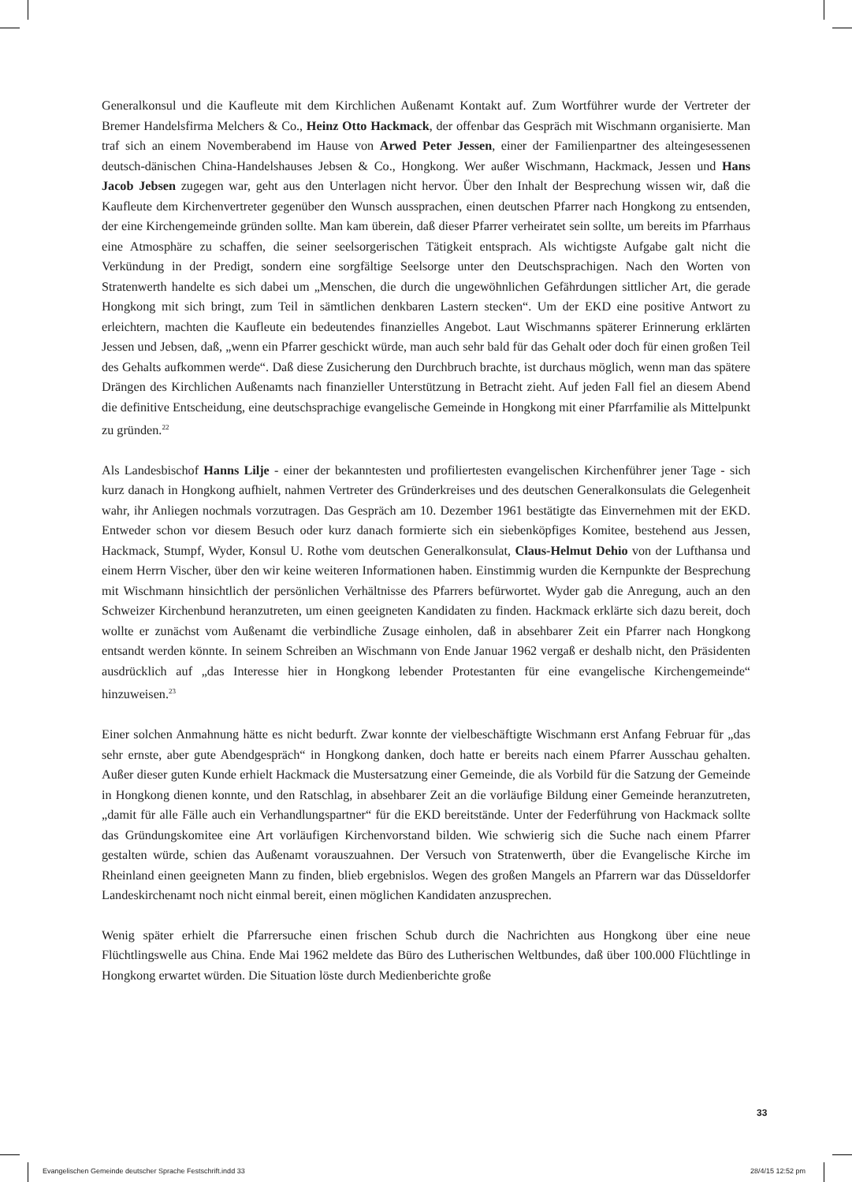Generalkonsul und die Kaufleute mit dem Kirchlichen Außenamt Kontakt auf. Zum Wortführer wurde der Vertreter der Bremer Handelsfirma Melchers & Co., Heinz Otto Hackmack, der offenbar das Gespräch mit Wischmann organisierte. Man traf sich an einem Novemberabend im Hause von Arwed Peter Jessen, einer der Familienpartner des alteingesessenen deutsch-dänischen China-Handelshauses Jebsen & Co., Hongkong. Wer außer Wischmann, Hackmack, Jessen und Hans Jacob Jebsen zugegen war, geht aus den Unterlagen nicht hervor. Über den Inhalt der Besprechung wissen wir, daß die Kaufleute dem Kirchenvertreter gegenüber den Wunsch aussprachen, einen deutschen Pfarrer nach Hongkong zu entsenden, der eine Kirchengemeinde gründen sollte. Man kam überein, daß dieser Pfarrer verheiratet sein sollte, um bereits im Pfarrhaus eine Atmosphäre zu schaffen, die seiner seelsorgerischen Tätigkeit entsprach. Als wichtigste Aufgabe galt nicht die Verkündung in der Predigt, sondern eine sorgfältige Seelsorge unter den Deutschsprachigen. Nach den Worten von Stratenwerth handelte es sich dabei um „Menschen, die durch die ungewöhnlichen Gefährdungen sittlicher Art, die gerade Hongkong mit sich bringt, zum Teil in sämtlichen denkbaren Lastern stecken“. Um der EKD eine positive Antwort zu erleichtern, machten die Kaufleute ein bedeutendes finanzielles Angebot. Laut Wischmanns späterer Erinnerung erklärten Jessen und Jebsen, daß, „wenn ein Pfarrer geschickt würde, man auch sehr bald für das Gehalt oder doch für einen großen Teil des Gehalts aufkommen werde“. Daß diese Zusicherung den Durchbruch brachte, ist durchaus möglich, wenn man das spätere Drängen des Kirchlichen Außenamts nach finanzieller Unterstützung in Betracht zieht. Auf jeden Fall fiel an diesem Abend die definitive Entscheidung, eine deutschsprachige evangelische Gemeinde in Hongkong mit einer Pfarrfamilie als Mittelpunkt zu gründen.<sup>22</sup>
Als Landesbischof Hanns Lilje - einer der bekanntesten und profiliertesten evangelischen Kirchenführer jener Tage - sich kurz danach in Hongkong aufhielt, nahmen Vertreter des Gründerkreises und des deutschen Generalkonsulats die Gelegenheit wahr, ihr Anliegen nochmals vorzutragen. Das Gespräch am 10. Dezember 1961 bestätigte das Einvernehmen mit der EKD. Entweder schon vor diesem Besuch oder kurz danach formierte sich ein siebenköpfiges Komitee, bestehend aus Jessen, Hackmack, Stumpf, Wyder, Konsul U. Rothe vom deutschen Generalkonsulat, Claus-Helmut Dehio von der Lufthansa und einem Herrn Vischer, über den wir keine weiteren Informationen haben. Einstimmig wurden die Kernpunkte der Besprechung mit Wischmann hinsichtlich der persönlichen Verhältnisse des Pfarrers befürwortet. Wyder gab die Anregung, auch an den Schweizer Kirchenbund heranzutreten, um einen geeigneten Kandidaten zu finden. Hackmack erklärte sich dazu bereit, doch wollte er zunächst vom Außenamt die verbindliche Zusage einholen, daß in absehbarer Zeit ein Pfarrer nach Hongkong entsandt werden könnte. In seinem Schreiben an Wischmann von Ende Januar 1962 vergaß er deshalb nicht, den Präsidenten ausdrücklich auf „das Interesse hier in Hongkong lebender Protestanten für eine evangelische Kirchengemeinde“ hinzuweisen.<sup>23</sup>
Einer solchen Anmahnung hätte es nicht bedurft. Zwar konnte der vielbeschäftigte Wischmann erst Anfang Februar für „das sehr ernste, aber gute Abendgespräch“ in Hongkong danken, doch hatte er bereits nach einem Pfarrer Ausschau gehalten. Außer dieser guten Kunde erhielt Hackmack die Mustersatzung einer Gemeinde, die als Vorbild für die Satzung der Gemeinde in Hongkong dienen konnte, und den Ratschlag, in absehbarer Zeit an die vorläufige Bildung einer Gemeinde heranzutreten, „damit für alle Fälle auch ein Verhandlungspartner“ für die EKD bereitstände. Unter der Federführung von Hackmack sollte das Gründungskomitee eine Art vorläufigen Kirchenvorstand bilden. Wie schwierig sich die Suche nach einem Pfarrer gestalten würde, schien das Außenamt vorauszuahnen. Der Versuch von Stratenwerth, über die Evangelische Kirche im Rheinland einen geeigneten Mann zu finden, blieb ergebnislos. Wegen des großen Mangels an Pfarrern war das Düsseldorfer Landeskirchenamt noch nicht einmal bereit, einen möglichen Kandidaten anzusprechen.
Wenig später erhielt die Pfarrersuche einen frischen Schub durch die Nachrichten aus Hongkong über eine neue Flüchtlingswelle aus China. Ende Mai 1962 meldete das Büro des Lutherischen Weltbundes, daß über 100.000 Flüchtlinge in Hongkong erwartet würden. Die Situation löste durch Medienberichte große
33
Evangelischen Gemeinde deutscher Sprache Festschrift.indd 33
28/4/15 12:52 pm